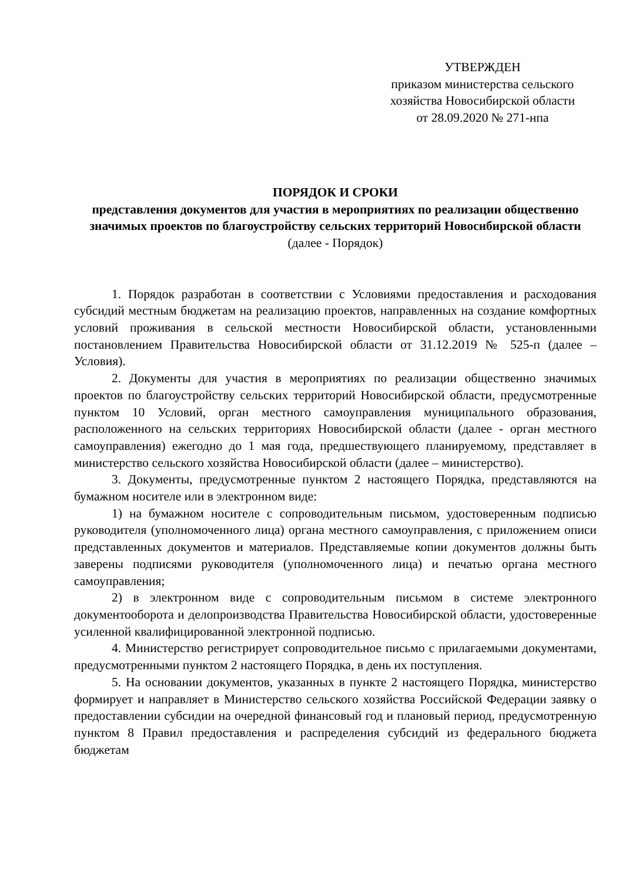УТВЕРЖДЕН
приказом министерства сельского хозяйства Новосибирской области
от 28.09.2020 № 271-нпа
ПОРЯДОК И СРОКИ
представления документов для участия в мероприятиях по реализации общественно значимых проектов по благоустройству сельских территорий Новосибирской области
(далее - Порядок)
1. Порядок разработан в соответствии с Условиями предоставления и расходования субсидий местным бюджетам на реализацию проектов, направленных на создание комфортных условий проживания в сельской местности Новосибирской области, установленными постановлением Правительства Новосибирской области от 31.12.2019 № 525-п (далее – Условия).
2. Документы для участия в мероприятиях по реализации общественно значимых проектов по благоустройству сельских территорий Новосибирской области, предусмотренные пунктом 10 Условий, орган местного самоуправления муниципального образования, расположенного на сельских территориях Новосибирской области (далее - орган местного самоуправления) ежегодно до 1 мая года, предшествующего планируемому, представляет в министерство сельского хозяйства Новосибирской области (далее – министерство).
3. Документы, предусмотренные пунктом 2 настоящего Порядка, представляются на бумажном носителе или в электронном виде:
1) на бумажном носителе с сопроводительным письмом, удостоверенным подписью руководителя (уполномоченного лица) органа местного самоуправления, с приложением описи представленных документов и материалов. Представляемые копии документов должны быть заверены подписями руководителя (уполномоченного лица) и печатью органа местного самоуправления;
2) в электронном виде с сопроводительным письмом в системе электронного документооборота и делопроизводства Правительства Новосибирской области, удостоверенные усиленной квалифицированной электронной подписью.
4. Министерство регистрирует сопроводительное письмо с прилагаемыми документами, предусмотренными пунктом 2 настоящего Порядка, в день их поступления.
5. На основании документов, указанных в пункте 2 настоящего Порядка, министерство формирует и направляет в Министерство сельского хозяйства Российской Федерации заявку о предоставлении субсидии на очередной финансовый год и плановый период, предусмотренную пунктом 8 Правил предоставления и распределения субсидий из федерального бюджета бюджетам